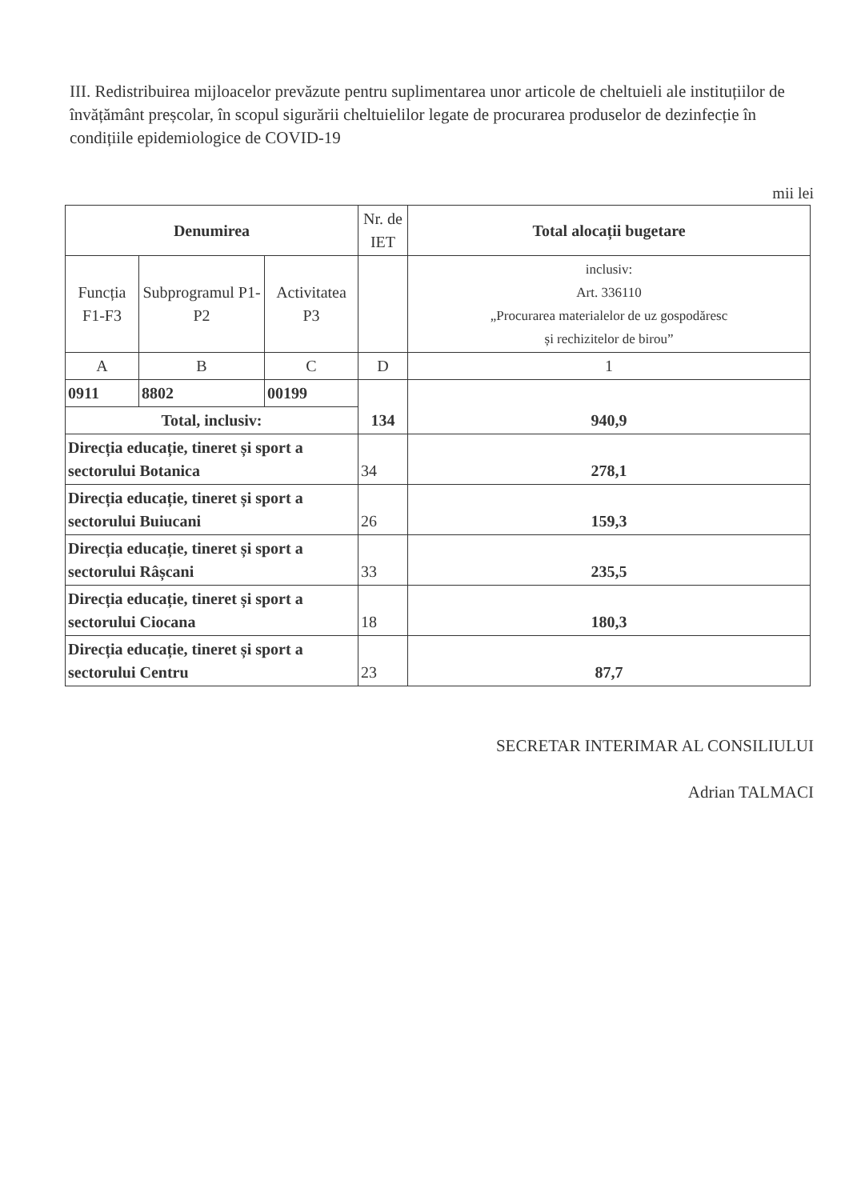III. Redistribuirea mijloacelor prevăzute pentru suplimentarea unor articole de cheltuieli ale instituțiilor de învățământ preșcolar, în scopul sigurării cheltuielilor legate de procurarea produselor de dezinfecție în condițiile epidemiologice de COVID-19
mii lei
| Denumirea | | | Nr. de IET | Total alocații bugetare |
| --- | --- | --- | --- | --- |
| Funcția F1-F3 | Subprogramul P1-P2 | Activitatea P3 | | inclusiv: Art. 336110 „Procurarea materialelor de uz gospodăresc și rechizitelor de birou” |
| A | B | C | D | 1 |
| 0911 | 8802 | 00199 | 134 | 940,9 |
| Total, inclusiv: | | | | |
| Direcția educație, tineret și sport a sectorului Botanica | | | 34 | 278,1 |
| Direcția educație, tineret și sport a sectorului Buiucani | | | 26 | 159,3 |
| Direcția educație, tineret și sport a sectorului Râșcani | | | 33 | 235,5 |
| Direcția educație, tineret și sport a sectorului Ciocana | | | 18 | 180,3 |
| Direcția educație, tineret și sport a sectorului Centru | | | 23 | 87,7 |
SECRETAR INTERIMAR AL CONSILIULUI
Adrian TALMACI